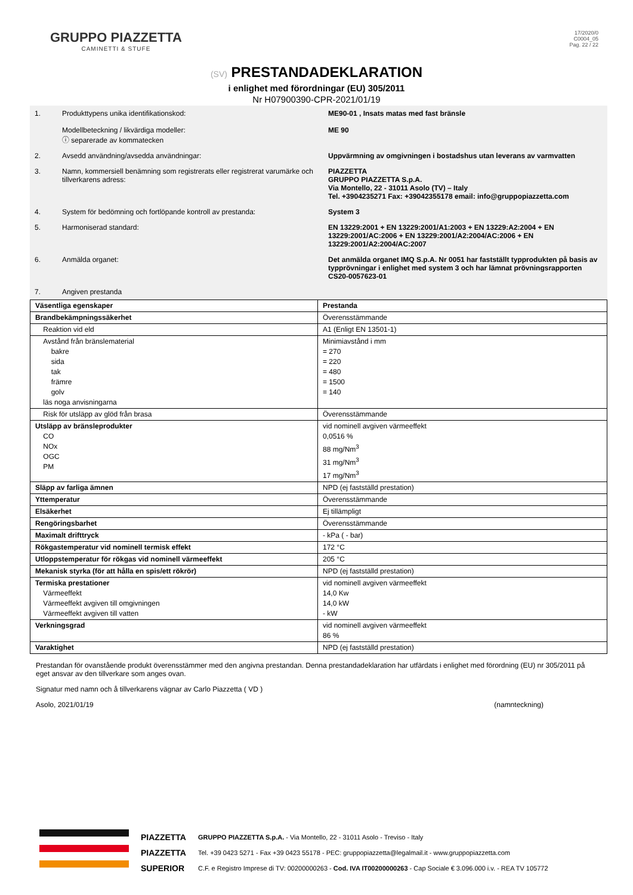GRUPPO PIAZZETTA
CAMINETTI & STUFE
17/2020/0
C0004_05
Pag. 22 / 22
(SV) PRESTANDADEKLARATION
i enlighet med förordningar (EU) 305/2011
Nr H07900390-CPR-2021/01/19
| 1. | Produkttypens unika identifikationskod: Modellbeteckning / likvärdiga modeller: ⓘ separerade av kommatecken | ME90-01 , Insats matas med fast bränsle ME 90 |
| 2. | Avsedd användning/avsedda användningar: | Uppvärmning av omgivningen i bostadshus utan leverans av varmvatten |
| 3. | Namn, kommersiell benämning som registrerats eller registrerat varumärke och tillverkarens adress: | PIAZZETTA GRUPPO PIAZZETTA S.p.A. Via Montello, 22 - 31011 Asolo (TV) – Italy Tel. +3904235271 Fax: +39042355178 email: info@gruppopiazzetta.com |
| 4. | System för bedömning och fortlöpande kontroll av prestanda: | System 3 |
| 5. | Harmoniserad standard: | EN 13229:2001 + EN 13229:2001/A1:2003 + EN 13229:A2:2004 + EN 13229:2001/AC:2006 + EN 13229:2001/A2:2004/AC:2006 + EN 13229:2001/A2:2004/AC:2007 |
| 6. | Anmälda organet: | Det anmälda organet IMQ S.p.A. Nr 0051 har fastställt typprodukten på basis av typprövningar i enlighet med system 3 och har lämnat prövningsrapporten CS20-0057623-01 |
| 7. | Angiven prestanda | |
| Väsentliga egenskaper | Prestanda |
| Brandbekämpningssäkerhet | Överensstämmande |
| Reaktion vid eld | A1 (Enligt EN 13501-1) |
| Avstånd från bränslematerial bakre sida tak främre golv läs noga anvisningarna | Minimiavstånd i mm = 270 = 220 = 480 = 1500 = 140 |
| Risk för utsläpp av glöd från brasa | Överensstämmande |
| Utsläpp av bränsleprodukter CO NOx OGC PM | vid nominell avgiven värmeeffekt 0,0516 % 88 mg/Nm<sup>3</sup> 31 mg/Nm<sup>3</sup> 17 mg/Nm<sup>3</sup> |
| Släpp av farliga ämnen | NPD (ej fastställd prestation) |
| Yttemperatur | Överensstämmande |
| Elsäkerhet | Ej tillämpligt |
| Rengöringsbarhet | Överensstämmande |
| Maximalt drifttryck | - kPa ( - bar) |
| Rökgastemperatur vid nominell termisk effekt | 172 °C |
| Utloppstemperatur för rökgas vid nominell värmeeffekt | 205 °C |
| Mekanisk styrka (för att hålla en spis/ett rökrör) | NPD (ej fastställd prestation) |
| Termiska prestationer Värmeeffekt Värmeeffekt avgiven till omgivningen Värmeeffekt avgiven till vatten | vid nominell avgiven värmeeffekt 14,0 Kw 14,0 kW - kW |
| Verkningsgrad | vid nominell avgiven värmeeffekt 86 % |
| Varaktighet | NPD (ej fastställd prestation) |
Prestandan för ovanstående produkt överensstämmer med den angivna prestandan. Denna prestandadeklaration har utfärdats i enlighet med förordning (EU) nr 305/2011 på eget ansvar av den tillverkare som anges ovan.
Signatur med namn och å tillverkarens vägnar av Carlo Piazzetta ( VD )
Asolo, 2021/01/19 (namnteckning)
PIAZZETTA
PIAZZETTA
SUPERIOR
GRUPPO PIAZZETTA S.p.A. - Via Montello, 22 - 31011 Asolo - Treviso - Italy
Tel. +39 0423 5271 - Fax +39 0423 55178 - PEC: gruppopiazzetta@legalmail.it - www.gruppopiazzetta.com
C.F. e Registro Imprese di TV: 00200000263 - Cod. IVA IT00200000263 - Cap Sociale € 3.096.000 i.v. - REA TV 105772